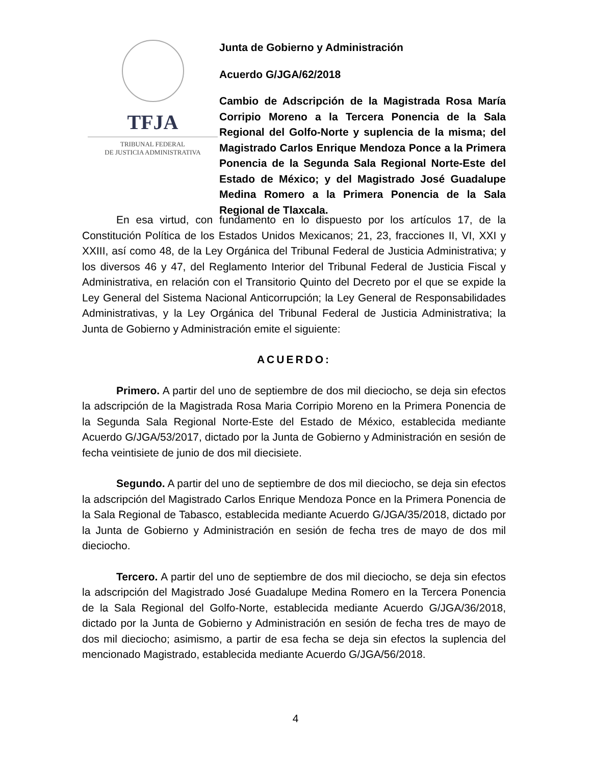TFJA
TRIBUNAL FEDERAL
DE JUSTICIA ADMINISTRATIVA
Junta de Gobierno y Administración
Acuerdo G/JGA/62/2018
Cambio de Adscripción de la Magistrada Rosa María Corripio Moreno a la Tercera Ponencia de la Sala Regional del Golfo-Norte y suplencia de la misma; del Magistrado Carlos Enrique Mendoza Ponce a la Primera Ponencia de la Segunda Sala Regional Norte-Este del Estado de México; y del Magistrado José Guadalupe Medina Romero a la Primera Ponencia de la Sala Regional de Tlaxcala.
En esa virtud, con fundamento en lo dispuesto por los artículos 17, de la Constitución Política de los Estados Unidos Mexicanos; 21, 23, fracciones II, VI, XXI y XXIII, así como 48, de la Ley Orgánica del Tribunal Federal de Justicia Administrativa; y los diversos 46 y 47, del Reglamento Interior del Tribunal Federal de Justicia Fiscal y Administrativa, en relación con el Transitorio Quinto del Decreto por el que se expide la Ley General del Sistema Nacional Anticorrupción; la Ley General de Responsabilidades Administrativas, y la Ley Orgánica del Tribunal Federal de Justicia Administrativa; la Junta de Gobierno y Administración emite el siguiente:
ACUERDO:
Primero. A partir del uno de septiembre de dos mil dieciocho, se deja sin efectos la adscripción de la Magistrada Rosa Maria Corripio Moreno en la Primera Ponencia de la Segunda Sala Regional Norte-Este del Estado de México, establecida mediante Acuerdo G/JGA/53/2017, dictado por la Junta de Gobierno y Administración en sesión de fecha veintisiete de junio de dos mil diecisiete.
Segundo. A partir del uno de septiembre de dos mil dieciocho, se deja sin efectos la adscripción del Magistrado Carlos Enrique Mendoza Ponce en la Primera Ponencia de la Sala Regional de Tabasco, establecida mediante Acuerdo G/JGA/35/2018, dictado por la Junta de Gobierno y Administración en sesión de fecha tres de mayo de dos mil dieciocho.
Tercero. A partir del uno de septiembre de dos mil dieciocho, se deja sin efectos la adscripción del Magistrado José Guadalupe Medina Romero en la Tercera Ponencia de la Sala Regional del Golfo-Norte, establecida mediante Acuerdo G/JGA/36/2018, dictado por la Junta de Gobierno y Administración en sesión de fecha tres de mayo de dos mil dieciocho; asimismo, a partir de esa fecha se deja sin efectos la suplencia del mencionado Magistrado, establecida mediante Acuerdo G/JGA/56/2018.
4